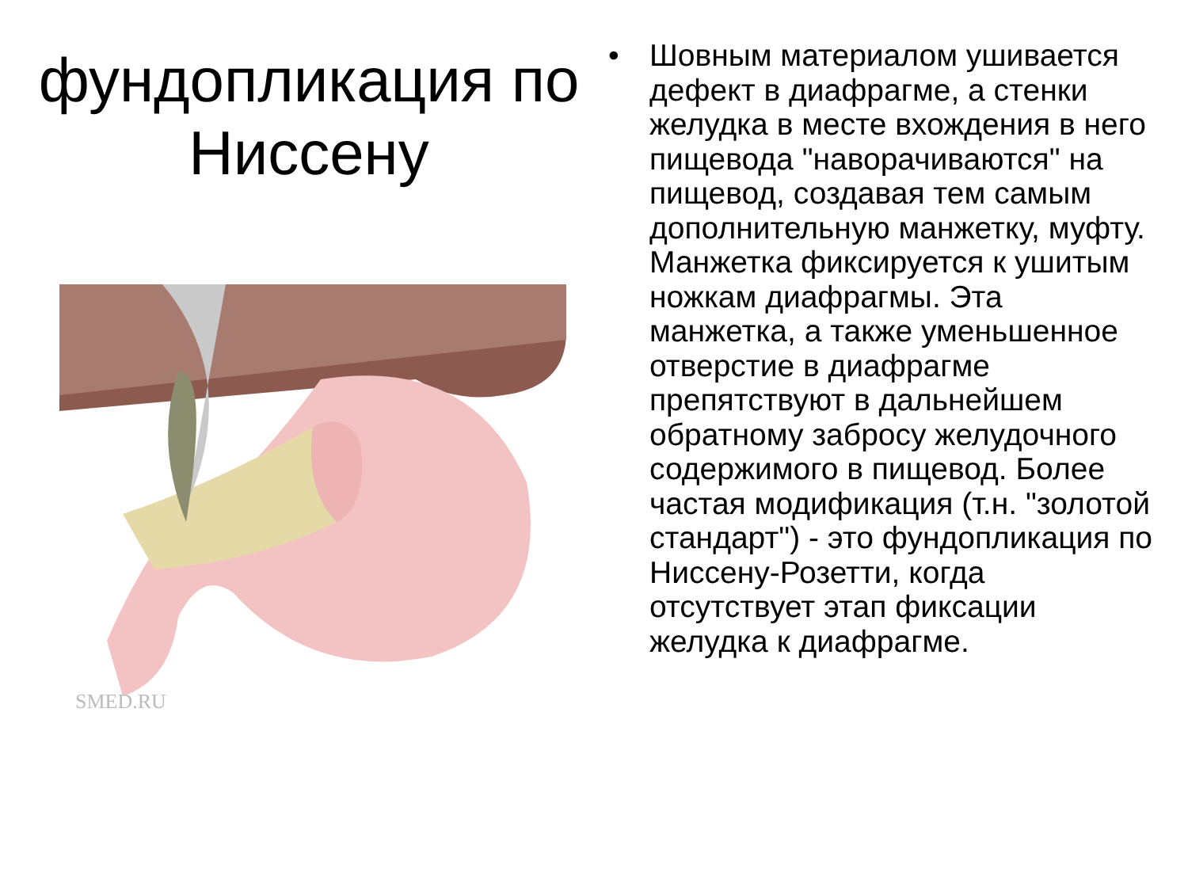фундопликация по Ниссену
SMED.RU
• Шовным материалом ушивается дефект в диафрагме, а стенки желудка в месте вхождения в него пищевода "наворачиваются" на пищевод, создавая тем самым дополнительную манжетку, муфту. Манжетка фиксируется к ушитым ножкам диафрагмы. Эта манжетка, а также уменьшенное отверстие в диафрагме препятствуют в дальнейшем обратному забросу желудочного содержимого в пищевод. Более частая модификация (т.н. "золотой стандарт") - это фундопликация по Ниссену-Розетти, когда отсутствует этап фиксации желудка к диафрагме.